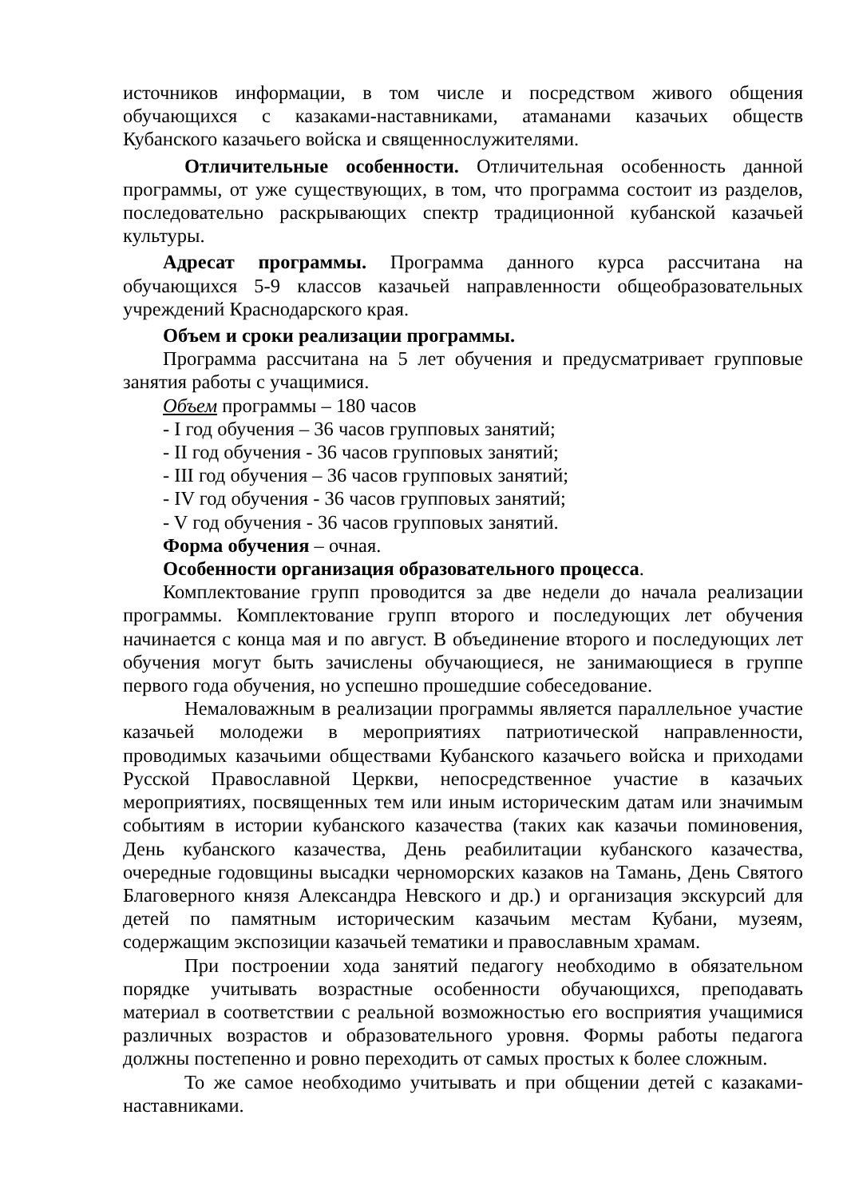источников информации, в том числе и посредством живого общения обучающихся с казаками-наставниками, атаманами казачьих обществ Кубанского казачьего войска и священнослужителями.
Отличительные особенности. Отличительная особенность данной программы, от уже существующих, в том, что программа состоит из разделов, последовательно раскрывающих спектр традиционной кубанской казачьей культуры.
Адресат программы. Программа данного курса рассчитана на обучающихся 5-9 классов казачьей направленности общеобразовательных учреждений Краснодарского края.
Объем и сроки реализации программы.
Программа рассчитана на 5 лет обучения и предусматривает групповые занятия работы с учащимися.
Объем программы – 180 часов
- I год обучения – 36 часов групповых занятий;
- II год обучения - 36 часов групповых занятий;
- III год обучения – 36 часов групповых занятий;
- IV год обучения - 36 часов групповых занятий;
- V год обучения - 36 часов групповых занятий.
Форма обучения – очная.
Особенности организация образовательного процесса.
Комплектование групп проводится за две недели до начала реализации программы. Комплектование групп второго и последующих лет обучения начинается с конца мая и по август. В объединение второго и последующих лет обучения могут быть зачислены обучающиеся, не занимающиеся в группе первого года обучения, но успешно прошедшие собеседование.
Немаловажным в реализации программы является параллельное участие казачьей молодежи в мероприятиях патриотической направленности, проводимых казачьими обществами Кубанского казачьего войска и приходами Русской Православной Церкви, непосредственное участие в казачьих мероприятиях, посвященных тем или иным историческим датам или значимым событиям в истории кубанского казачества (таких как казачьи поминовения, День кубанского казачества, День реабилитации кубанского казачества, очередные годовщины высадки черноморских казаков на Тамань, День Святого Благоверного князя Александра Невского и др.) и организация экскурсий для детей по памятным историческим казачьим местам Кубани, музеям, содержащим экспозиции казачьей тематики и православным храмам.
При построении хода занятий педагогу необходимо в обязательном порядке учитывать возрастные особенности обучающихся, преподавать материал в соответствии с реальной возможностью его восприятия учащимися различных возрастов и образовательного уровня. Формы работы педагога должны постепенно и ровно переходить от самых простых к более сложным.
То же самое необходимо учитывать и при общении детей с казаками-наставниками.